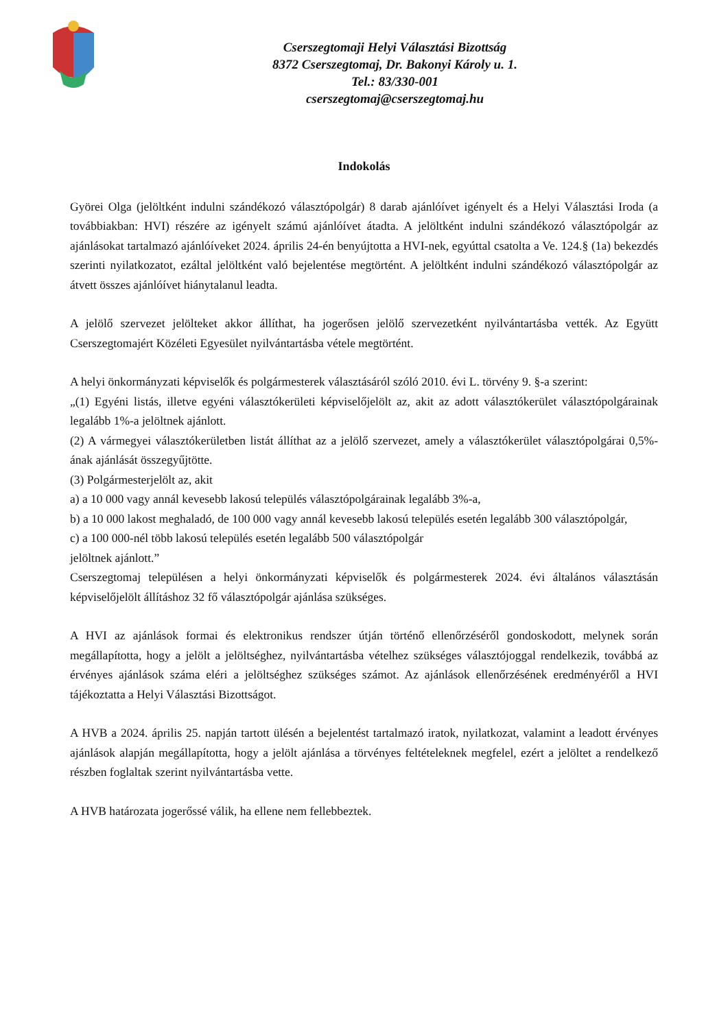Cserszegtomaji Helyi Választási Bizottság
8372 Cserszegtomaj, Dr. Bakonyi Károly u. 1.
Tel.: 83/330-001
cserszegtomaj@cserszegtomaj.hu
Indokolás
Györei Olga (jelöltként indulni szándékozó választópolgár) 8 darab ajánlóívet igényelt és a Helyi Választási Iroda (a továbbiakban: HVI) részére az igényelt számú ajánlóívet átadta. A jelöltként indulni szándékozó választópolgár az ajánlásokat tartalmazó ajánlóíveket 2024. április 24-én benyújtotta a HVI-nek, egyúttal csatolta a Ve. 124.§ (1a) bekezdés szerinti nyilatkozatot, ezáltal jelöltként való bejelentése megtörtént. A jelöltként indulni szándékozó választópolgár az átvett összes ajánlóívet hiánytalanul leadta.
A jelölő szervezet jelölteket akkor állíthat, ha jogerősen jelölő szervezetként nyilvántartásba vették. Az Együtt Cserszegtomajért Közéleti Egyesület nyilvántartásba vétele megtörtént.
A helyi önkormányzati képviselők és polgármesterek választásáról szóló 2010. évi L. törvény 9. §-a szerint:
„(1) Egyéni listás, illetve egyéni választókerületi képviselőjelölt az, akit az adott választókerület választópolgárainak legalább 1%-a jelöltnek ajánlott.
(2) A vármegyei választókerületben listát állíthat az a jelölő szervezet, amely a választókerület választópolgárai 0,5%-ának ajánlását összegyűjtötte.
(3) Polgármesterjelölt az, akit
a) a 10 000 vagy annál kevesebb lakosú település választópolgárainak legalább 3%-a,
b) a 10 000 lakost meghaladó, de 100 000 vagy annál kevesebb lakosú település esetén legalább 300 választópolgár,
c) a 100 000-nél több lakosú település esetén legalább 500 választópolgár
jelöltnek ajánlott.”
Cserszegtomaj településen a helyi önkormányzati képviselők és polgármesterek 2024. évi általános választásán képviselőjelölt állításhoz 32 fő választópolgár ajánlása szükséges.
A HVI az ajánlások formai és elektronikus rendszer útján történő ellenőrzéséről gondoskodott, melynek során megállapította, hogy a jelölt a jelöltséghez, nyilvántartásba vételhez szükséges választójoggal rendelkezik, továbbá az érvényes ajánlások száma eléri a jelöltséghez szükséges számot. Az ajánlások ellenőrzésének eredményéről a HVI tájékoztatta a Helyi Választási Bizottságot.
A HVB a 2024. április 25. napján tartott ülésén a bejelentést tartalmazó iratok, nyilatkozat, valamint a leadott érvényes ajánlások alapján megállapította, hogy a jelölt ajánlása a törvényes feltételeknek megfelel, ezért a jelöltet a rendelkező részben foglaltak szerint nyilvántartásba vette.
A HVB határozata jogerőssé válik, ha ellene nem fellebbeztek.